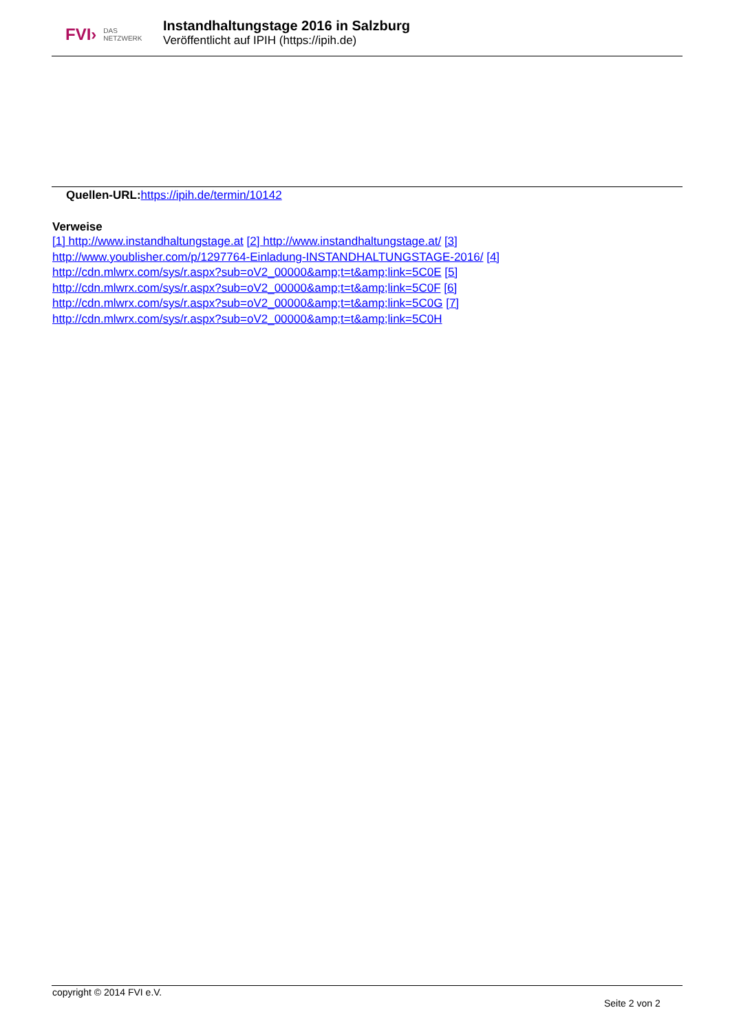FVI› DAS
NETZWERK
Instandhaltungstage 2016 in Salzburg
Veröffentlicht auf IPIH (https://ipih.de)
Quellen-URL: https://ipih.de/termin/10142
Verweise
[1] http://www.instandhaltungstage.at [2] http://www.instandhaltungstage.at/ [3] http://www.youblisher.com/p/1297764-Einladung-INSTANDHALTUNGSTAGE-2016/ [4] http://cdn.mlwrx.com/sys/r.aspx?sub=oV2_00000&amp;t=t&amp;link=5C0E [5] http://cdn.mlwrx.com/sys/r.aspx?sub=oV2_00000&amp;t=t&amp;link=5C0F [6] http://cdn.mlwrx.com/sys/r.aspx?sub=oV2_00000&amp;t=t&amp;link=5C0G [7] http://cdn.mlwrx.com/sys/r.aspx?sub=oV2_00000&amp;t=t&amp;link=5C0H
copyright © 2014 FVI e.V.
Seite 2 von 2